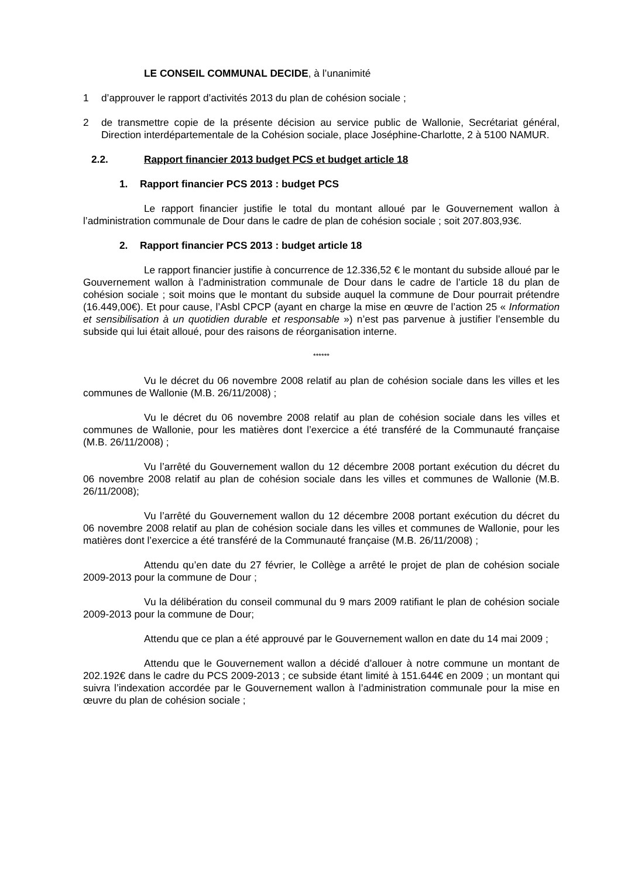LE CONSEIL COMMUNAL DECIDE, à l’unanimité
1 d’approuver le rapport d’activités 2013 du plan de cohésion sociale ;
2 de transmettre copie de la présente décision au service public de Wallonie, Secrétariat général, Direction interdépartementale de la Cohésion sociale, place Joséphine-Charlotte, 2 à 5100 NAMUR.
2.2. Rapport financier 2013 budget PCS et budget article 18
1. Rapport financier PCS 2013 : budget PCS
Le rapport financier justifie le total du montant alloué par le Gouvernement wallon à l’administration communale de Dour dans le cadre de plan de cohésion sociale ; soit 207.803,93€.
2. Rapport financier PCS 2013 : budget article 18
Le rapport financier justifie à concurrence de 12.336,52 € le montant du subside alloué par le Gouvernement wallon à l’administration communale de Dour dans le cadre de l’article 18 du plan de cohésion sociale ; soit moins que le montant du subside auquel la commune de Dour pourrait prétendre (16.449,00€). Et pour cause, l’Asbl CPCP (ayant en charge la mise en œuvre de l’action 25 « Information et sensibilisation à un quotidien durable et responsable ») n’est pas parvenue à justifier l’ensemble du subside qui lui était alloué, pour des raisons de réorganisation interne.
******
Vu le décret du 06 novembre 2008 relatif au plan de cohésion sociale dans les villes et les communes de Wallonie (M.B. 26/11/2008) ;
Vu le décret du 06 novembre 2008 relatif au plan de cohésion sociale dans les villes et communes de Wallonie, pour les matières dont l’exercice a été transféré de la Communauté française (M.B. 26/11/2008) ;
Vu l’arrêté du Gouvernement wallon du 12 décembre 2008 portant exécution du décret du 06 novembre 2008 relatif au plan de cohésion sociale dans les villes et communes de Wallonie (M.B. 26/11/2008);
Vu l’arrêté du Gouvernement wallon du 12 décembre 2008 portant exécution du décret du 06 novembre 2008 relatif au plan de cohésion sociale dans les villes et communes de Wallonie, pour les matières dont l’exercice a été transféré de la Communauté française (M.B. 26/11/2008) ;
Attendu qu’en date du 27 février, le Collège a arrêté le projet de plan de cohésion sociale 2009-2013 pour la commune de Dour ;
Vu la délibération du conseil communal du 9 mars 2009 ratifiant le plan de cohésion sociale 2009-2013 pour la commune de Dour;
Attendu que ce plan a été approuvé par le Gouvernement wallon en date du 14 mai 2009 ;
Attendu que le Gouvernement wallon a décidé d’allouer à notre commune un montant de 202.192€ dans le cadre du PCS 2009-2013 ; ce subside étant limité à 151.644€ en 2009 ; un montant qui suivra l’indexation accordée par le Gouvernement wallon à l’administration communale pour la mise en œuvre du plan de cohésion sociale ;